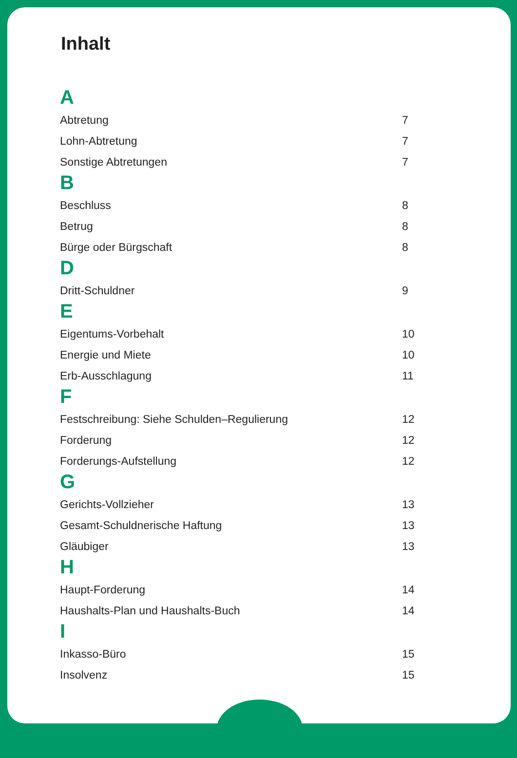Inhalt
A
Abtretung 7
Lohn-Abtretung 7
Sonstige Abtretungen 7
B
Beschluss 8
Betrug 8
Bürge oder Bürgschaft 8
D
Dritt-Schuldner 9
E
Eigentums-Vorbehalt 10
Energie und Miete 10
Erb-Ausschlagung 11
F
Festschreibung: Siehe Schulden–Regulierung 12
Forderung 12
Forderungs-Aufstellung 12
G
Gerichts-Vollzieher 13
Gesamt-Schuldnerische Haftung 13
Gläubiger 13
H
Haupt-Forderung 14
Haushalts-Plan und Haushalts-Buch 14
I
Inkasso-Büro 15
Insolvenz 15